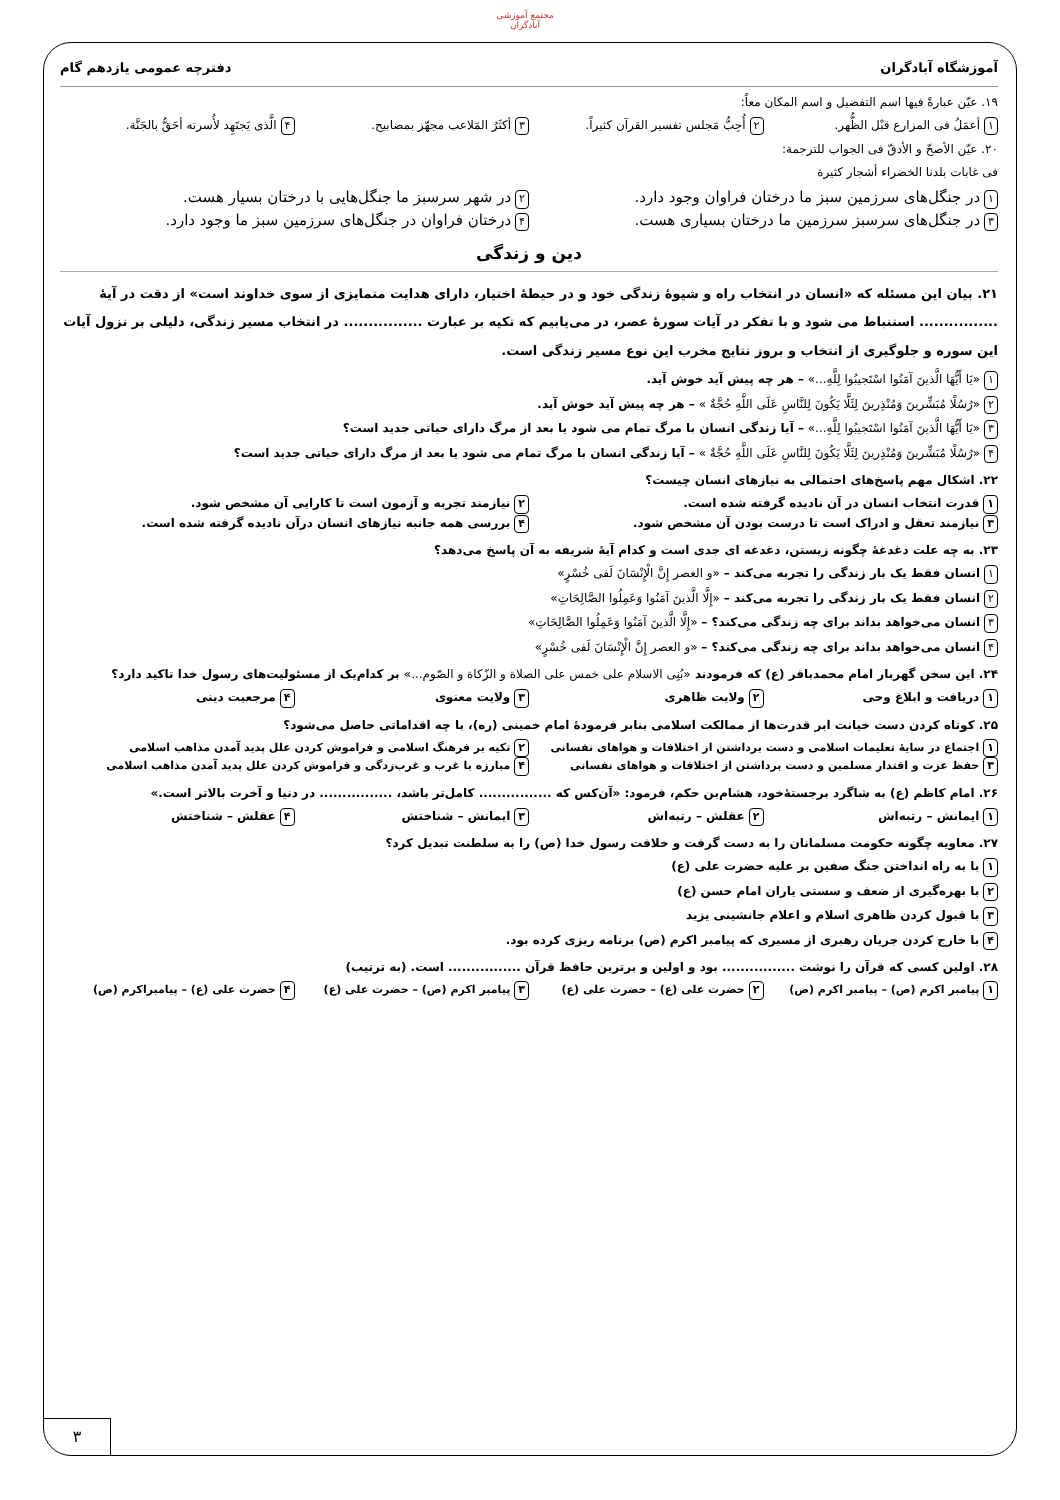مجتمع آموزشی آبادگران
آموزشگاه آبادگران دفترچه عمومی یازدهم گام
۱۹. عیّن عبارةً فیها اسم التفضیل و اسم المکان معاً:
۱ أعمَلُ فی المزارع قبْل الظُّهر. ۲ أُحِبُّ مَجلس تفسیر القرآن کثیراً. ۳ أکثَرُ المَلاعب مجهّز بمصابیح. ۴ الَّذی یَجتَهِد لأُسرته أحَقُّ بالجَنَّة.
۲۰. عیّن الأصحّ و الأدقّ فی الجواب للترجمة:
فی غابات بلدنا الخضراء أشجار کثیرة
۱ در جنگل‌های سرزمین سبز ما درختان فراوان وجود دارد. ۲ در شهر سرسبز ما جنگل‌هایی با درختان بسیار هست. ۳ در جنگل‌های سرسبز سرزمین ما درختان بسیاری هست. ۴ درختان فراوان در جنگل‌های سرزمین سبز ما وجود دارد.
دین و زندگی
۲۱. بیان این مسئله که «انسان در انتخاب راه و شیوهٔ زندگی خود و در حیطهٔ اختیار، دارای هدایت متمایزی از سوی خداوند است» از دقت در آیهٔ ................ استنباط می شود و با تفکر در آیات سورهٔ عصر، در می‌یابیم که تکیه بر عبارت ................ در انتخاب مسیر زندگی، دلیلی بر نزول آیات این سوره و جلوگیری از انتخاب و بروز نتایج مخرب این نوع مسیر زندگی است.
۱ «یَا أَیُّهَا الَّذینَ آمَنُوا اسْتَجیبُوا لِلَّهِ...» – هر چه پیش آید خوش آید.
۲ «رُسُلًا مُبَشِّرینَ وَمُنْذِرینَ لِئَلَّا یَکُونَ لِلنَّاسِ عَلَی اللَّهِ حُجَّةٌ » – هر چه پیش آید خوش آید.
۳ «یَا أَیُّهَا الَّذینَ آمَنُوا اسْتَجیبُوا لِلَّهِ...» – آیا زندگی انسان با مرگ تمام می شود یا بعد از مرگ دارای حیاتی جدید است؟
۴ «رُسُلًا مُبَشِّرینَ وَمُنْذِرینَ لِئَلَّا یَکُونَ لِلنَّاسِ عَلَی اللَّهِ حُجَّةٌ » – آیا زندگی انسان با مرگ تمام می شود یا بعد از مرگ دارای حیاتی جدید است؟
۲۲. اشکال مهم پاسخ‌های احتمالی به نیازهای انسان چیست؟
۱ قدرت انتخاب انسان در آن نادیده گرفته شده است. ۲ نیازمند تجربه و آزمون است تا کارایی آن مشخص شود. ۳ نیازمند تعقل و ادراک است تا درست بودن آن مشخص شود. ۴ بررسی همه جانبه نیازهای انسان درآن نادیده گرفته شده است.
۲۳. به چه علت دغدغهٔ چگونه زیستن، دغدغه ای جدی است و کدام آیهٔ شریفه به آن پاسخ می‌دهد؟
۱ انسان فقط یک بار زندگی را تجربه می‌کند – «و العصر إِنَّ الْإِنْسَانَ لَفی خُسْرٍ»
۲ انسان فقط یک بار زندگی را تجربه می‌کند – «إِلَّا الَّذینَ آمَنُوا وَعَمِلُوا الصَّالِحَاتِ»
۳ انسان می‌خواهد بداند برای چه زندگی می‌کند؟ – «إِلَّا الَّذینَ آمَنُوا وَعَمِلُوا الصَّالِحَاتِ»
۴ انسان می‌خواهد بداند برای چه زندگی می‌کند؟ – «و العصر إِنَّ الْإِنْسَانَ لَفی خُسْرٍ»
۲۴. این سخن گهربار امام محمدباقر (ع) که فرمودند «بُنِی الاسلام علی خمس علی الصلاة و الزّکاة و الصّوم...» بر کدام‌یک از مسئولیت‌های رسول خدا تاکید دارد؟
۱ دریافت و ابلاغ وحی ۲ ولایت ظاهری ۳ ولایت معنوی ۴ مرجعیت دینی
۲۵. کوتاه کردن دست خیانت ابر قدرت‌ها از ممالکت اسلامی بنابر فرمودهٔ امام خمینی (ره)، با چه اقداماتی حاصل می‌شود؟
۱ اجتماع در سایهٔ تعلیمات اسلامی و دست برداشتن از اختلافات و هواهای نفسانی ۲ تکیه بر فرهنگ اسلامی و فراموش کردن علل پدید آمدن مذاهب اسلامی ۳ حفظ عزت و اقتدار مسلمین و دست برداشتن از اختلافات و هواهای نفسانی ۴ مبارزه با غرب و غرب‌زدگی و فراموش کردن علل پدید آمدن مذاهب اسلامی
۲۶. امام کاظم (ع) به شاگرد برجستهٔ‌خود، هشام‌بن حکم، فرمود: «آن‌کس که ................ کامل‌تر باشد، ................ در دنیا و آخرت بالاتر است.»
۱ ایمانش – رتبه‌اش ۲ عقلش – رتبه‌اش ۳ ایمانش – شناختش ۴ عقلش – شناختش
۲۷. معاویه چگونه حکومت مسلمانان را به دست گرفت و خلافت رسول خدا (ص) را به سلطنت تبدیل کرد؟
۱ با به راه انداختن جنگ صفین بر علیه حضرت علی (ع)
۲ با بهره‌گیری از ضعف و سستی یاران امام حسن (ع)
۳ با قبول کردن ظاهری اسلام و اعلام جانشینی یزید
۴ با خارج کردن جریان رهبری از مسیری که پیامبر اکرم (ص) برنامه ریزی کرده بود.
۲۸. اولین کسی که قرآن را نوشت ................ بود و اولین و برترین حافظ قرآن ................ است. (به ترتیب)
۱ پیامبر اکرم (ص) – پیامبر اکرم (ص) ۲ حضرت علی (ع) – حضرت علی (ع) ۳ پیامبر اکرم (ص) – حضرت علی (ع) ۴ حضرت علی (ع) – پیامبراکرم (ص)
۳